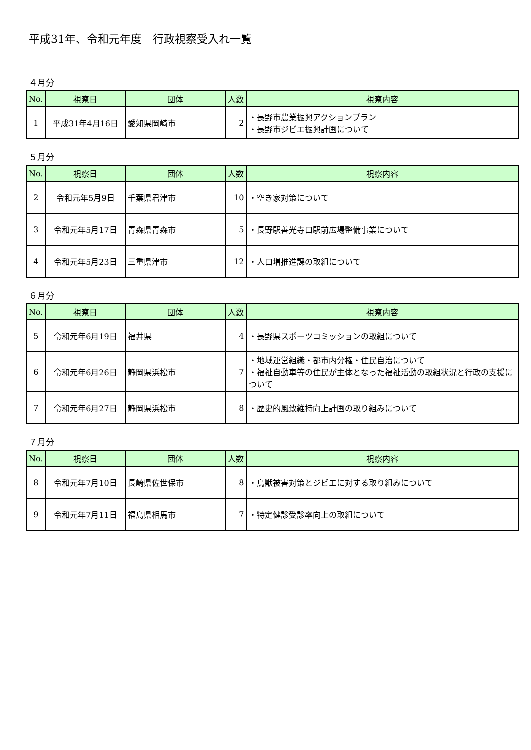平成31年、令和元年度　行政視察受入れ一覧
４月分
| No. | 視察日 | 団体 | 人数 | 視察内容 |
| --- | --- | --- | --- | --- |
| 1 | 平成31年4月16日 | 愛知県岡崎市 | 2 | ・長野市農業振興アクションプラン ・長野市ジビエ振興計画について |
５月分
| No. | 視察日 | 団体 | 人数 | 視察内容 |
| --- | --- | --- | --- | --- |
| 2 | 令和元年5月9日 | 千葉県君津市 | 10 | ・空き家対策について |
| 3 | 令和元年5月17日 | 青森県青森市 | 5 | ・長野駅善光寺口駅前広場整備事業について |
| 4 | 令和元年5月23日 | 三重県津市 | 12 | ・人口増推進課の取組について |
６月分
| No. | 視察日 | 団体 | 人数 | 視察内容 |
| --- | --- | --- | --- | --- |
| 5 | 令和元年6月19日 | 福井県 | 4 | ・長野県スポーツコミッションの取組について |
| 6 | 令和元年6月26日 | 静岡県浜松市 | 7 | ・地域運営組織・都市内分権・住民自治について ・福祉自動車等の住民が主体となった福祉活動の取組状況と行政の支援について |
| 7 | 令和元年6月27日 | 静岡県浜松市 | 8 | ・歴史的風致維持向上計画の取り組みについて |
７月分
| No. | 視察日 | 団体 | 人数 | 視察内容 |
| --- | --- | --- | --- | --- |
| 8 | 令和元年7月10日 | 長崎県佐世保市 | 8 | ・鳥獣被害対策とジビエに対する取り組みについて |
| 9 | 令和元年7月11日 | 福島県相馬市 | 7 | ・特定健診受診率向上の取組について |